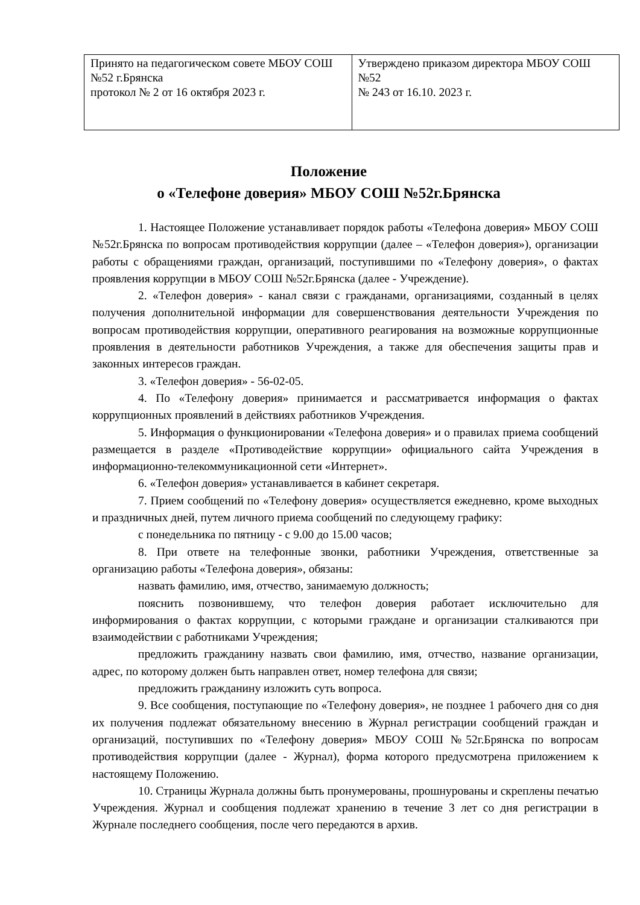| Принято на педагогическом совете МБОУ СОШ №52 г.Брянска протокол № 2 от 16 октября 2023 г. | Утверждено приказом директора МБОУ СОШ №52 № 243 от 16.10. 2023 г. |
Положение
о «Телефоне доверия» МБОУ СОШ №52г.Брянска
1. Настоящее Положение устанавливает порядок работы «Телефона доверия» МБОУ СОШ №52г.Брянска по вопросам противодействия коррупции (далее – «Телефон доверия»), организации работы с обращениями граждан, организаций, поступившими по «Телефону доверия», о фактах проявления коррупции в МБОУ СОШ №52г.Брянска (далее - Учреждение).
2. «Телефон доверия» - канал связи с гражданами, организациями, созданный в целях получения дополнительной информации для совершенствования деятельности Учреждения по вопросам противодействия коррупции, оперативного реагирования на возможные коррупционные проявления в деятельности работников Учреждения, а также для обеспечения защиты прав и законных интересов граждан.
3. «Телефон доверия» - 56-02-05.
4. По «Телефону доверия» принимается и рассматривается информация о фактах коррупционных проявлений в действиях работников Учреждения.
5. Информация о функционировании «Телефона доверия» и о правилах приема сообщений размещается в разделе «Противодействие коррупции» официального сайта Учреждения в информационно-телекоммуникационной сети «Интернет».
6. «Телефон доверия» устанавливается в кабинет секретаря.
7. Прием сообщений по «Телефону доверия» осуществляется ежедневно, кроме выходных и праздничных дней, путем личного приема сообщений по следующему графику:
с понедельника по пятницу - с 9.00 до 15.00 часов;
8. При ответе на телефонные звонки, работники Учреждения, ответственные за организацию работы «Телефона доверия», обязаны:
назвать фамилию, имя, отчество, занимаемую должность;
пояснить позвонившему, что телефон доверия работает исключительно для информирования о фактах коррупции, с которыми граждане и организации сталкиваются при взаимодействии с работниками Учреждения;
предложить гражданину назвать свои фамилию, имя, отчество, название организации, адрес, по которому должен быть направлен ответ, номер телефона для связи;
предложить гражданину изложить суть вопроса.
9. Все сообщения, поступающие по «Телефону доверия», не позднее 1 рабочего дня со дня их получения подлежат обязательному внесению в Журнал регистрации сообщений граждан и организаций, поступивших по «Телефону доверия» МБОУ СОШ №52г.Брянска по вопросам противодействия коррупции (далее - Журнал), форма которого предусмотрена приложением к настоящему Положению.
10. Страницы Журнала должны быть пронумерованы, прошнурованы и скреплены печатью Учреждения. Журнал и сообщения подлежат хранению в течение 3 лет со дня регистрации в Журнале последнего сообщения, после чего передаются в архив.